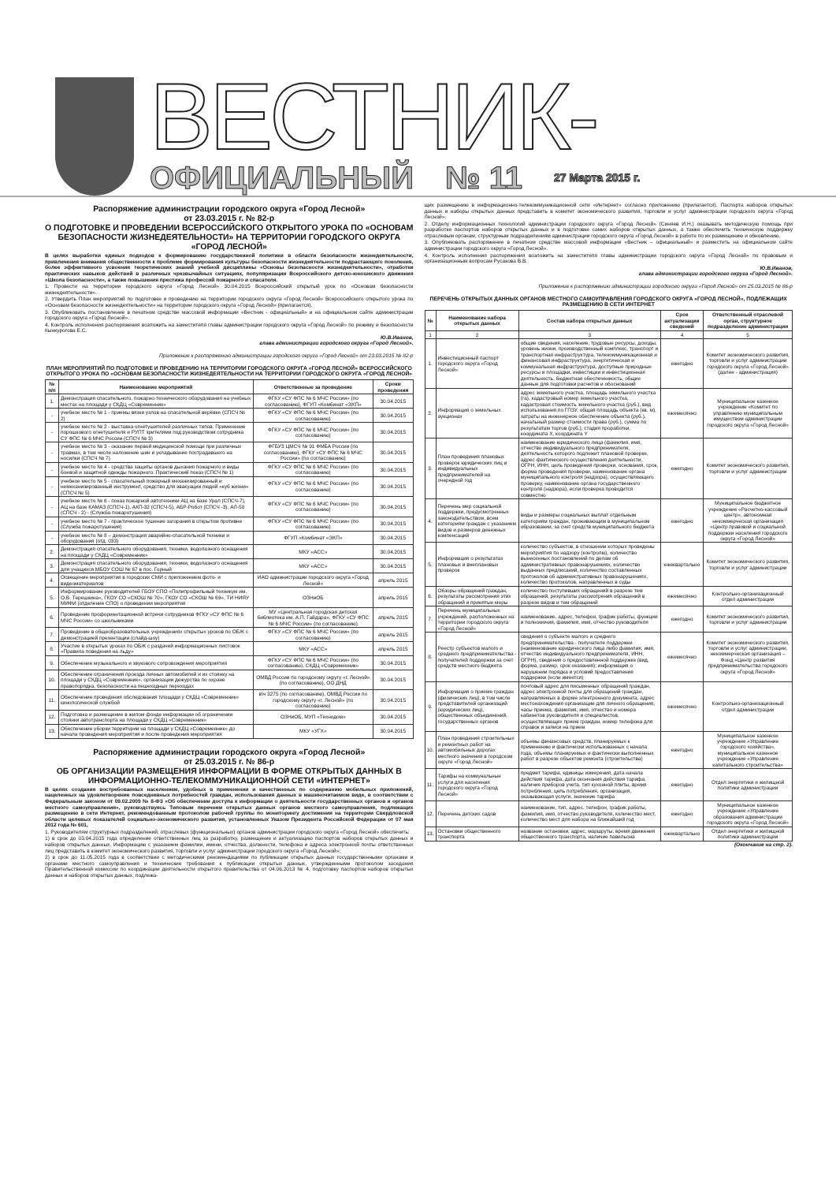ВЕСТНИК-
ОФИЦИАЛЬНЫЙ № 11 27 Марта 2015 г.
Распоряжение администрации городского округа «Город Лесной»
от 23.03.2015 г. № 82-р
О ПОДГОТОВКЕ И ПРОВЕДЕНИИ ВСЕРОССИЙСКОГО ОТКРЫТОГО УРОКА ПО «ОСНОВАМ БЕЗОПАСНОСТИ ЖИЗНЕДЕЯТЕЛЬНОСТИ» НА ТЕРРИТОРИИ ГОРОДСКОГО ОКРУГА «ГОРОД ЛЕСНОЙ»
В целях выработки единых подходов к формированию государственной политики в области безопасности жизнедеятельности, привлечения внимания общественности к проблеме формирования культуры безопасности жизнедеятельности подрастающего поколения, более эффективного усвоения теоретических знаний учебной дисциплины «Основы безопасности жизнедеятельности», отработки практических навыков действий в различных чрезвычайных ситуациях, популяризации Всероссийского детско-юношеского движения «Школа безопасности», а также повышения престижа профессий пожарного и спасателя.
1. Провести на территории городского округа «Город Лесной» 30.04.2015 Всероссийский открытый урок по «Основам безопасности жизнедеятельности».
2. Утвердить План мероприятий по подготовке и проведению на территории городского округа «Город Лесной» Всероссийского открытого урока по «Основам безопасности жизнедеятельности» на территории городского округа «Город Лесной» (прилагается).
3. Опубликовать постановление в печатном средстве массовой информации «Вестник - официальный» и на официальном сайте администрации городского округа «Город Лесной».
4. Контроль исполнения распоряжения возложить на заместителя главы администрации городского округа «Город Лесной» по режиму и безопасности Кынкурогова Е.С.
Ю.В.Иванов,
глава администрации городского округа «Город Лесной».
Приложение к распоряжению администрации городского округа «Город Лесной» от 23.03.2015 № 82-р
ПЛАН МЕРОПРИЯТИЙ ПО ПОДГОТОВКЕ И ПРОВЕДЕНИЮ НА ТЕРРИТОРИИ ГОРОДСКОГО ОКРУГА «ГОРОД ЛЕСНОЙ» ВСЕРОССИЙСКОГО ОТКРЫТОГО УРОКА ПО «ОСНОВАМ БЕЗОПАСНОСТИ ЖИЗНЕДЕЯТЕЛЬНОСТИ НА ТЕРРИТОРИИ ГОРОДСКОГО ОКРУГА «ГОРОД ЛЕСНОЙ»
| № п/п | Наименование мероприятий | Ответственные за проведение | Сроки проведения |
| --- | --- | --- | --- |
| 1. | Демонстрация спасательного, пожарно-технического оборудования на учебных местах на площади у СКДЦ «Современник» | ФГКУ «СУ ФПС № 6 МЧС России» (по согласованию), ФГУП «Комбинат «ЭХП» | 30.04.2015 |
| - | учебное место № 1 - приемы вязки узлов на спасательной верёвке (СПСЧ № 2) | ФГКУ «СУ ФПС № 6 МЧС России» (по согласованию) | 30.04.2015 |
| - | учебное место № 2 - выставка огнетушителей различных типов. Применение порошкового огнетушителя и РУПТ зрителями под руководством сотрудника СУ ФПС № 6 МЧС России (СПСЧ № 3) | ФГКУ «СУ ФПС № 6 МЧС России» (по согласованию) | 30.04.2015 |
| - | учебное место № 3 - оказание первой медицинской помощи при различных травмах, в том числе наложение шин и укладывание пострадавшего на носилки (СПСЧ № 7) | ФГБУЗ ЦМСЧ № 91 ФМБА России (по согласованию), ФГКУ «СУ ФПС № 6 МЧС России» (по согласованию) | 30.04.2015 |
| - | учебное место № 4 - средства защиты органов дыхания пожарного и виды боевой и защитной одежды пожарного. Практический показ (СПСЧ № 1) | ФГКУ «СУ ФПС № 6 МЧС России» (по согласованию) | 30.04.2015 |
| - | учебное место № 5 - спасательный пожарный механизированный и немеханизированный инструмент, средство для эвакуации людей «куб жизни» (СПСЧ № 5) | ФГКУ «СУ ФПС № 6 МЧС России» (по согласованию) | 30.04.2015 |
| - | учебное место № 6 - показ пожарной автотехники АЦ на базе Урал (СПСЧ-7), АЦ на базе КАМАЗ (СПСЧ-1), АКП-32 (СПСЧ-5), АБР-Робот (СПСЧ -3), АЛ-50 (СПСЧ - 2) - (Служба пожаротушения) | ФГКУ «СУ ФПС № 6 МЧС России» (по согласованию) | 30.04.2015 |
| - | учебное место № 7 - практическое тушение загорания в открытом противне (Служба пожаротушения) | ФГКУ «СУ ФПС № 6 МЧС России» (по согласованию) | 30.04.2015 |
| - | учебное место № 8 – демонстрация аварийно-спасательной техники и оборудования (отд. 033) | ФГУП «Комбинат «ЭХП» | 30.04.2015 |
| 2. | Демонстрация спасательного оборудования, техники, водолазного оснащения на площади у СКДЦ «Современник» | МКУ «АСС» | 30.04.2015 |
| 3. | Демонстрация спасательного оборудования, техники, водолазного оснащения для учащихся МБОУ СОШ № 67 в пос. Горный | МКУ «АСС» | 30.04.2015 |
| 4. | Освещение мероприятия в городских СМИ с приложением фото- и видеоматериалов | ИАО администрации городского округа «Город Лесной» | апрель 2015 |
| 5. | Информирование руководителей ГБОУ СПО «Полипрофильный техникум им. О.В. Терешкина», ГКОУ СО «СКОШ № 70», ГКОУ СО «СКОШ № 69», ТИ НИЯУ МИФИ (отделение СПО) о проведении мероприятия | ОЗНиОБ | апрель 2015 |
| 6. | Проведение профориентационной встречи сотрудников ФГКУ «СУ ФПС № 6 МЧС России» со школьниками | МУ «Центральная городская детская библиотека им. А.П. Гайдара», ФГКУ «СУ ФПС № 6 МЧС России» (по согласованию) | апрель 2015 |
| 7. | Проведение в общеобразовательных учреждениях открытых уроков по ОБЖ с демонстрацией презентации (слайд-шоу) | ФГКУ «СУ ФПС № 6 МЧС России» (по согласованию) | апрель 2015 |
| 8. | Участие в открытых уроках по ОБЖ с раздачей информационных листовок «Правила поведения на льду» | МКУ «АСС» | апрель 2015 |
| 9. | Обеспечение музыкального и звукового сопровождения мероприятия | ФГКУ «СУ ФПС № 6 МЧС России» (по согласованию), СКДЦ «Современник» | 30.04.2015 |
| 10. | Обеспечение ограничения проезда личных автомобилей и их стоянку на площади у СКДЦ «Современник», организации дежурства по охране правопорядка, безопасности на пешеходных переходах | ОМВД России по городскому округу «г. Лесной» (по согласованию), ОО ДНД | 30.04.2015 |
| 11. | Обеспечение проведения обследования площади у СКДЦ «Современник» кинологической службой | в\ч 3275 (по согласованию), ОМВД России по городскому округу «г. Лесной» (по согласованию) | 30.04.2015 |
| 12. | Подготовка и размещение в жилом фонде информации об ограничении стоянки автотранспорта на площади у СКДЦ «Современник» | ОЗНиОБ, МУП «Технодом» | 30.04.2015 |
| 13. | Обеспечение уборки территории на площади у СКДЦ «Современник» до начала проведения мероприятия и после проведения мероприятия | МКУ «УГХ» | 30.04.2015 |
Распоряжение администрации городского округа «Город Лесной»
от 25.03.2015 г. № 86-р
ОБ ОРГАНИЗАЦИИ РАЗМЕЩЕНИЯ ИНФОРМАЦИИ В ФОРМЕ ОТКРЫТЫХ ДАННЫХ В ИНФОРМАЦИОННО-ТЕЛЕКОММУНИКАЦИОННОЙ СЕТИ «ИНТЕРНЕТ»
В целях создания востребованных населением, удобных в применении и качественных по содержанию мобильных приложений, нацеленных на удовлетворение повседневных потребностей граждан, использования данных в машиночитаемом виде, в соответствии с Федеральным законом от 09.02.2009 № 8-ФЗ «Об обеспечении доступа к информации о деятельности государственных органов и органов местного самоуправления», руководствуясь Типовым перечнем открытых данных органов местного самоуправления, подлежащих размещению в сети Интернет, рекомендованным протоколом рабочей группы по мониторингу достижения на территории Свердловской области целевых показателей социально-экономического развития, установленных Указом Президента Российской Федерации от 07 мая 2012 года № 601,
1. Руководителям структурных подразделений, отраслевых (функциональных) органов администрации городского округа «Город Лесной» обеспечить:
1) в срок до 03.04.2015 года определение ответственных лиц за разработку, размещение и актуализацию паспортов наборов открытых данных и наборов открытых данных. Информацию с указанием фамилии, имени, отчества, должности, телефона и адреса электронной почты ответственных лиц представить в комитет экономического развития, торговли и услуг администрации городского округа «Город Лесной»;
2) в срок до 11.05.2015 года в соответствии с методическими рекомендациями по публикации открытых данных государственными органами и органами местного самоуправления и технические требования к публикации открытых данных, утвержденными протоколом заседания Правительственной комиссии по координации деятельности открытого правительства от 04.06.2013 № 4, подготовку паспортов наборов открытых данных и наборов открытых данных, подлежа-
щих размещению в информационно-телекоммуникационной сети «Интернет» согласно приложению (прилагается). Паспорта наборов открытых данных и наборы открытых данных представить в комитет экономического развития, торговли и услуг администрации городского округа «Город Лесной».
2. Отделу информационных технологий администрации городского округа «Город Лесной» (Синяев И.Н.) оказывать методическую помощь при разработке паспортов наборов открытых данных и в подготовке самих наборов открытых данных, а также обеспечить техническую поддержку отраслевым органам, структурным подразделениям администрации городского округа «Город Лесной» в работе по их размещению и обновлению.
3. Опубликовать распоряжение в печатном средстве массовой информации «Вестник – официальный» и разместить на официальном сайте администрации городского округа «Город Лесной».
4. Контроль исполнения распоряжения возложить на заместителя главы администрации городского округа «Город Лесной» по правовым и организационным вопросам Русакова В.В.
Ю.В.Иванов,
глава администрации городского округа «Город Лесной».
Приложение к распоряжению администрации городского округа «Город Лесной» от 25.03.2015 № 86-р
ПЕРЕЧЕНЬ ОТКРЫТЫХ ДАННЫХ ОРГАНОВ МЕСТНОГО САМОУПРАВЛЕНИЯ ГОРОДСКОГО ОКРУГА «ГОРОД ЛЕСНОЙ», ПОДЛЕЖАЩИХ РАЗМЕЩЕНИЮ В СЕТИ ИНТЕРНЕТ
| № | Наименование набора открытых данных | Состав набора открытых данных | Срок актуализации сведений | Ответственный отраслевой орган, структурное подразделение администрации |
| --- | --- | --- | --- | --- |
| 1 | 2 | 3 | 4 | 5 |
| 1. | Инвестиционный паспорт городского округа «Город Лесной» | общие сведения, население, трудовые ресурсы, доходы, уровень жизни, производственный комплекс, транспорт и транспортная инфраструктура, телекоммуникационная и финансовая инфраструктура, энергетическая и коммунальная инфраструктура, доступные природные ресурсы и площадки, инвестиции и инвестиционная деятельность, бюджетная обеспеченность, общие данные для подготовки расчетов и обоснований | ежегодно | Комитет экономического развития, торговли и услуг администрации городского округа «Город Лесной» (далее - администрация) |
| 2. | Информация о земельных аукционах | адрес земельного участка, площадь земельного участка (га), кадастровый номер земельного участка, кадастровая стоимость земельного участка (руб.), вид использования по ГПЗУ, общая площадь объекта (кв. м), затраты на инженерное обеспечение объекта (руб.), начальный размер стоимости права (руб.), сумма по результатам торгов (руб.), стадия проработки, координата X, координата Y | ежемесячно | Муниципальное казенное учреждение «Комитет по управлению муниципальным имуществом администрации городского округа «Город Лесной» |
| 3. | План проведения плановых проверок юридических лиц и индивидуальных предпринимателей на очередной год | наименование юридического лица (фамилия, имя, отчество индивидуального предпринимателя, деятельность которого подлежит плановой проверке, адрес фактического осуществления деятельности, ОГРН, ИНН, цель проведения проверки, основания, срок, форма проведения проверки, наименование органа муниципального контроля (надзора), осуществляющего проверку, наименование органа государственного контроля (надзора), если проверка проводится совместно | ежегодно | Комитет экономического развития, торговли и услуг администрации |
| 4. | Перечень мер социальной поддержки, предусмотренных законодательством, всем категориям граждан с указанием видов и размеров денежных компенсаций | виды и размеры социальных выплат отдельным категориям граждан, проживающим в муниципальном образовании, за счет средств муниципального бюджета | ежегодно | Муниципальное бюджетное учреждение «Расчетно-кассовый центр», автономная некоммерческая организация «Центр правовой и социальной поддержки населения городского округа «Город Лесной» |
| 5. | Информация о результатах плановых и внеплановых проверок | количество субъектов, в отношении которых проведены мероприятия по надзору (контролю), количество вынесенных постановлений по делам об административных правонарушениях, количество выданных предписаний, количество составленных протоколов об административных правонарушениях, количество протоколов, направленных в суды | ежеквартально | Комитет экономического развития, торговли и услуг администрации |
| 6. | Обзоры обращений граждан, результаты рассмотрения этих обращений и принятые меры | количество поступивших обращений в разрезе тем обращений, результаты рассмотрения обращений в разрезе видов и тем обращений | ежемесячно | Контрольно-организационный отдел администрации |
| 7. | Перечень муниципальных учреждений, расположенных на территории городского округа «Город Лесной» | наименование, адрес, телефон, график работы, функции и полномочия, фамилия, имя, отчество руководителя | ежегодно | Комитет экономического развития, торговли и услуг администрации |
| 8. | Реестр субъектов малого и среднего предпринимательства - получателей поддержки за счет средств местного бюджета | сведения о субъекте малого и среднего предпринимательства - получателе поддержки (наименование юридического лица либо фамилия, имя, отчество индивидуального предпринимателя, ИНН, ОГРН), сведения о предоставленной поддержке (вид, форма, размер, срок оказания); информация о нарушении порядка и условий предоставления поддержки (если имеется) | ежемесячно | Комитет экономического развития, торговли и услуг администрации, некоммерческая организация – Фонд «Центр развития предпринимательства городского округа «Город Лесной» |
| 9. | Информация о приеме граждан (физических лиц), в том числе представителей организаций (юридических лиц), общественных объединений, государственных органов | почтовый адрес для письменных обращений граждан, адрес электронной почты для обращений граждан, направляемых в форме электронного документа, адрес местонахождения организации для личного обращения, часы приема, фамилия, имя, отчество и номера кабинетов руководителя и специалистов, осуществляющих прием граждан, номер телефона для справок и записи на прием | ежемесячно | Контрольно-организационный отдел администрации |
| 10. | План проведения строительных и ремонтных работ на автомобильных дорогах местного значения в городском округе «Город Лесной» | объемы финансовых средств, планируемых к применению и фактически использованных с начала года, объемы планируемых и фактически выполненных работ в разрезе объектов ремонта (строительства) | ежегодно | Муниципальное казенное учреждение «Управление городского хозяйства», муниципальное казенное учреждение «Управление капитального строительства» |
| 11. | Тарифы на коммунальные услуги для населения городского округа «Город Лесной» | предмет тарифа, единицы измерения, дата начала действия тарифа, дата окончания действия тарифа, наличие приборов учета, тип кухонной плиты, время потребления, цель потребления, организация, оказывающая услуги, значение тарифа | ежегодно | Отдел энергетики и жилищной политики администрации |
| 12. | Перечень детских садов | наименование, тип, адрес, телефон, график работы, фамилия, имя, отчество руководителя, количество мест, количество мест для набора на ближайший год | ежегодно | Муниципальное казенное учреждение «Управление образования администрации городского округа «Город Лесной» |
| 13. | Остановки общественного транспорта | название остановки, адрес, маршруты, время движения общественного транспорта, наличие павильона | ежеквартально | Отдел энергетики и жилищной политики администрации |
(Окончание на стр. 2).